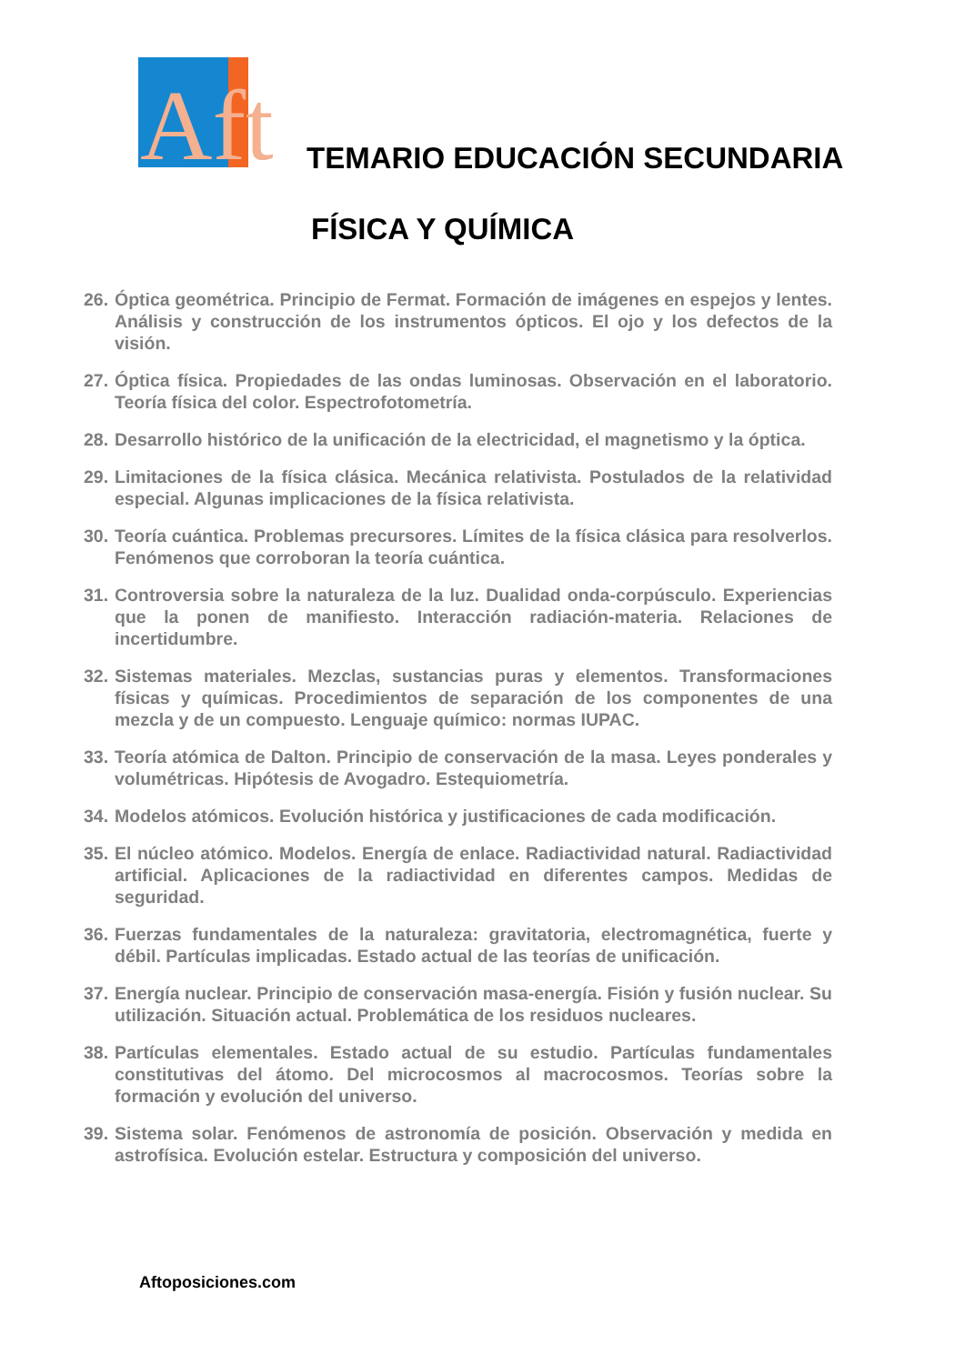Aft
TEMARIO EDUCACIÓN SECUNDARIA
FÍSICA Y QUÍMICA
26. Óptica geométrica. Principio de Fermat. Formación de imágenes en espejos y lentes. Análisis y construcción de los instrumentos ópticos. El ojo y los defectos de la visión.
27. Óptica física. Propiedades de las ondas luminosas. Observación en el laboratorio. Teoría física del color. Espectrofotometría.
28. Desarrollo histórico de la unificación de la electricidad, el magnetismo y la óptica.
29. Limitaciones de la física clásica. Mecánica relativista. Postulados de la relatividad especial. Algunas implicaciones de la física relativista.
30. Teoría cuántica. Problemas precursores. Límites de la física clásica para resolverlos. Fenómenos que corroboran la teoría cuántica.
31. Controversia sobre la naturaleza de la luz. Dualidad onda-corpúsculo. Experiencias que la ponen de manifiesto. Interacción radiación-materia. Relaciones de incertidumbre.
32. Sistemas materiales. Mezclas, sustancias puras y elementos. Transformaciones físicas y químicas. Procedimientos de separación de los componentes de una mezcla y de un compuesto. Lenguaje químico: normas IUPAC.
33. Teoría atómica de Dalton. Principio de conservación de la masa. Leyes ponderales y volumétricas. Hipótesis de Avogadro. Estequiometría.
34. Modelos atómicos. Evolución histórica y justificaciones de cada modificación.
35. El núcleo atómico. Modelos. Energía de enlace. Radiactividad natural. Radiactividad artificial. Aplicaciones de la radiactividad en diferentes campos. Medidas de seguridad.
36. Fuerzas fundamentales de la naturaleza: gravitatoria, electromagnética, fuerte y débil. Partículas implicadas. Estado actual de las teorías de unificación.
37. Energía nuclear. Principio de conservación masa-energía. Fisión y fusión nuclear. Su utilización. Situación actual. Problemática de los residuos nucleares.
38. Partículas elementales. Estado actual de su estudio. Partículas fundamentales constitutivas del átomo. Del microcosmos al macrocosmos. Teorías sobre la formación y evolución del universo.
39. Sistema solar. Fenómenos de astronomía de posición. Observación y medida en astrofísica. Evolución estelar. Estructura y composición del universo.
Aftoposiciones.com